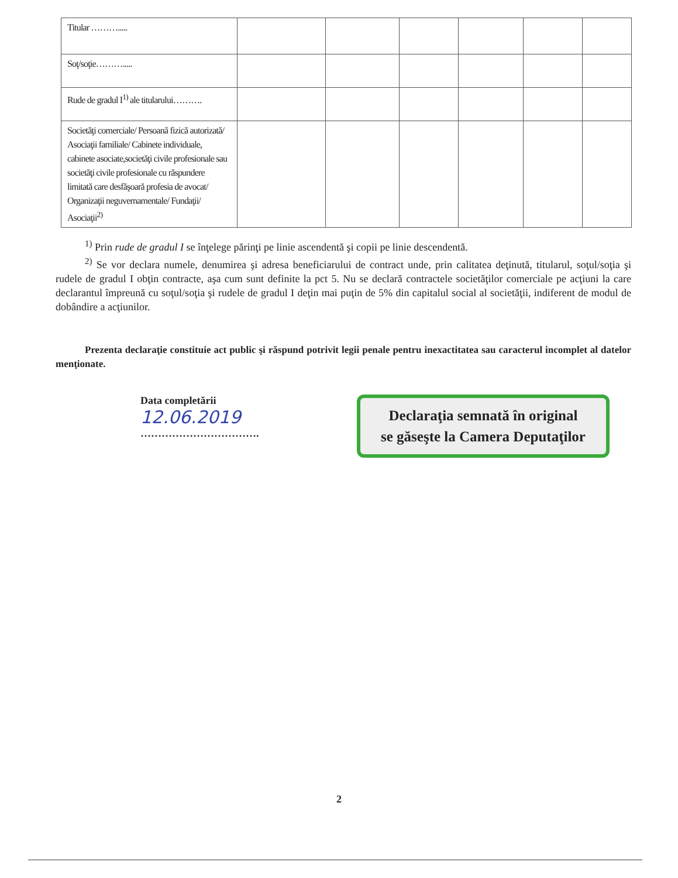| Titular ………..... | | | | | | |
| Soţ/soţie………..... | | | | | | |
| Rude de gradul I<sup>1)</sup> ale titularului………. | | | | | | |
| Societăţi comerciale/ Persoană fizică autorizată/ Asociaţii familiale/ Cabinete individuale, cabinete asociate,societăţi civile profesionale sau societăţi civile profesionale cu răspundere limitată care desfăşoară profesia de avocat/ Organizaţii neguvernamentale/ Fundaţii/ Asociaţii<sup>2)</sup> | | | | | | |
<sup>1)</sup> Prin rude de gradul I se înţelege părinţi pe linie ascendentă şi copii pe linie descendentă.
<sup>2)</sup> Se vor declara numele, denumirea şi adresa beneficiarului de contract unde, prin calitatea deţinută, titularul, soţul/soţia şi rudele de gradul I obţin contracte, aşa cum sunt definite la pct 5. Nu se declară contractele societăţilor comerciale pe acţiuni la care declarantul împreună cu soţul/soţia şi rudele de gradul I deţin mai puţin de 5% din capitalul social al societăţii, indiferent de modul de dobândire a acţiunilor.
Prezenta declaraţie constituie act public şi răspund potrivit legii penale pentru inexactitatea sau caracterul incomplet al datelor menţionate.
Data completării
12.06.2019
…………………………….
Declaraţia semnată în original
se găseşte la Camera Deputaţilor
2